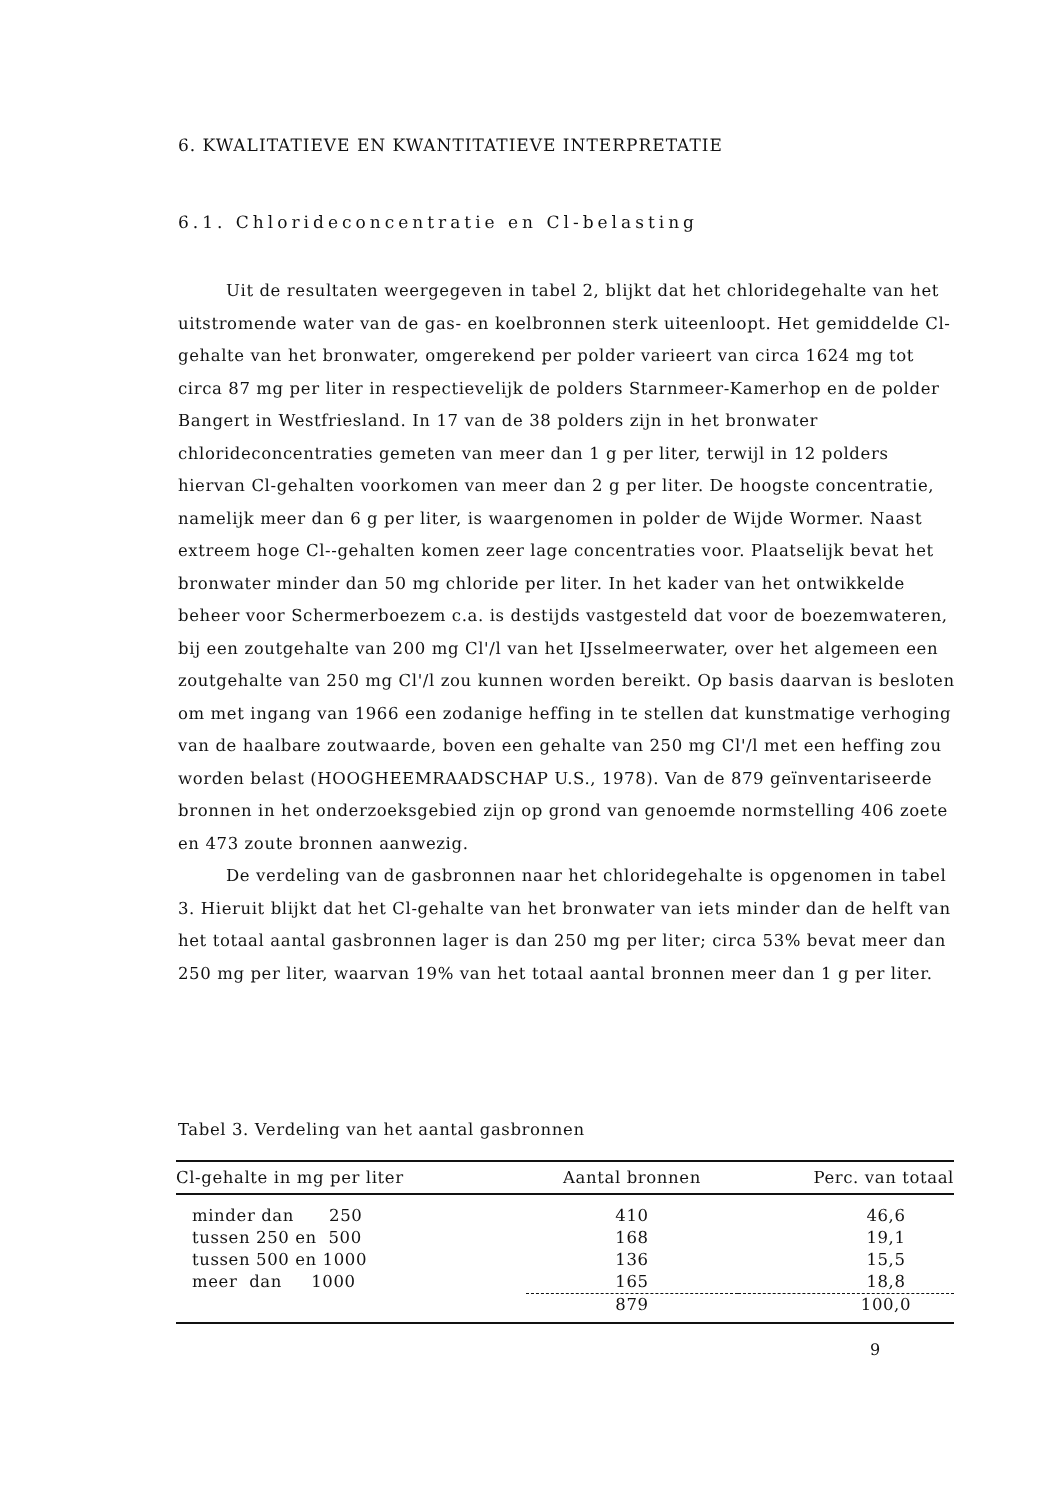6. KWALITATIEVE EN KWANTITATIEVE INTERPRETATIE
6.1. Chlorideconcentratie en Cl-belasting
Uit de resultaten weergegeven in tabel 2, blijkt dat het chloridegehalte van het uitstromende water van de gas- en koelbronnen sterk uiteenloopt. Het gemiddelde Cl-gehalte van het bronwater, omgerekend per polder varieert van circa 1624 mg tot circa 87 mg per liter in respectievelijk de polders Starnmeer-Kamerhop en de polder Bangert in Westfriesland. In 17 van de 38 polders zijn in het bronwater chlorideconcentraties gemeten van meer dan 1 g per liter, terwijl in 12 polders hiervan Cl-gehalten voorkomen van meer dan 2 g per liter. De hoogste concentratie, namelijk meer dan 6 g per liter, is waargenomen in polder de Wijde Wormer. Naast extreem hoge Cl--gehalten komen zeer lage concentraties voor. Plaatselijk bevat het bronwater minder dan 50 mg chloride per liter. In het kader van het ontwikkelde beheer voor Schermerboezem c.a. is destijds vastgesteld dat voor de boezemwateren, bij een zoutgehalte van 200 mg Cl'/l van het IJsselmeerwater, over het algemeen een zoutgehalte van 250 mg Cl'/l zou kunnen worden bereikt. Op basis daarvan is besloten om met ingang van 1966 een zodanige heffing in te stellen dat kunstmatige verhoging van de haalbare zoutwaarde, boven een gehalte van 250 mg Cl'/l met een heffing zou worden belast (HOOGHEEMRAADSCHAP U.S., 1978). Van de 879 geïnventariseerde bronnen in het onderzoeksgebied zijn op grond van genoemde normstelling 406 zoete en 473 zoute bronnen aanwezig.
De verdeling van de gasbronnen naar het chloridegehalte is opgenomen in tabel 3. Hieruit blijkt dat het Cl-gehalte van het bronwater van iets minder dan de helft van het totaal aantal gasbronnen lager is dan 250 mg per liter; circa 53% bevat meer dan 250 mg per liter, waarvan 19% van het totaal aantal bronnen meer dan 1 g per liter.
Tabel 3. Verdeling van het aantal gasbronnen
| Cl-gehalte in mg per liter | Aantal bronnen | Perc. van totaal |
| --- | --- | --- |
| minder dan 250 | 410 | 46,6 |
| tussen 250 en 500 | 168 | 19,1 |
| tussen 500 en 1000 | 136 | 15,5 |
| meer dan 1000 | 165 | 18,8 |
| | 879 | 100,0 |
9